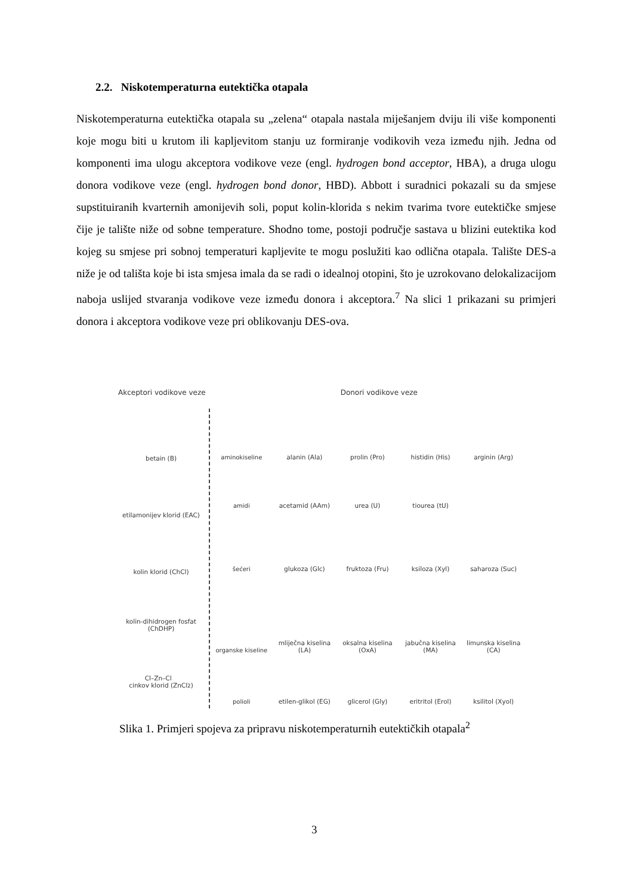2.2. Niskotemperaturna eutektička otapala
Niskotemperaturna eutektička otapala su „zelena“ otapala nastala miješanjem dviju ili više komponenti koje mogu biti u krutom ili kapljevitom stanju uz formiranje vodikovih veza između njih. Jedna od komponenti ima ulogu akceptora vodikove veze (engl. hydrogen bond acceptor, HBA), a druga ulogu donora vodikove veze (engl. hydrogen bond donor, HBD). Abbott i suradnici pokazali su da smjese supstituiranih kvarternih amonijevih soli, poput kolin-klorida s nekim tvarima tvore eutektičke smjese čije je talište niže od sobne temperature. Shodno tome, postoji područje sastava u blizini eutektika kod kojeg su smjese pri sobnoj temperaturi kapljevite te mogu poslužiti kao odlična otapala. Talište DES-a niže je od tališta koje bi ista smjesa imala da se radi o idealnoj otopini, što je uzrokovano delokalizacijom naboja uslijed stvaranja vodikove veze između donora i akceptora.<sup>7</sup> Na slici 1 prikazani su primjeri donora i akceptora vodikove veze pri oblikovanju DES-ova.
Akceptori vodikove veze Donori vodikove veze
betain (B)
etilamonijev klorid (EAC)
kolin klorid (ChCl)
kolin-dihidrogen fosfat
(ChDHP)
Cl–Zn–Cl
cinkov klorid (ZnCl<sub>2</sub>)
aminokiseline alanin (Ala) prolin (Pro) histidin (His) arginin (Arg)
amidi acetamid (AAm) urea (U) tiourea (tU)
šećeri glukoza (Glc) fruktoza (Fru) ksiloza (Xyl) saharoza (Suc)
organske kiseline mliječna kiselina (LA) oksalna kiselina (OxA) jabučna kiselina (MA) limunska kiselina (CA)
polioli etilen-glikol (EG) glicerol (Gly) eritritol (Erol) ksilitol (Xyol)
Slika 1. Primjeri spojeva za pripravu niskotemperaturnih eutektičkih otapala<sup>2</sup>
3